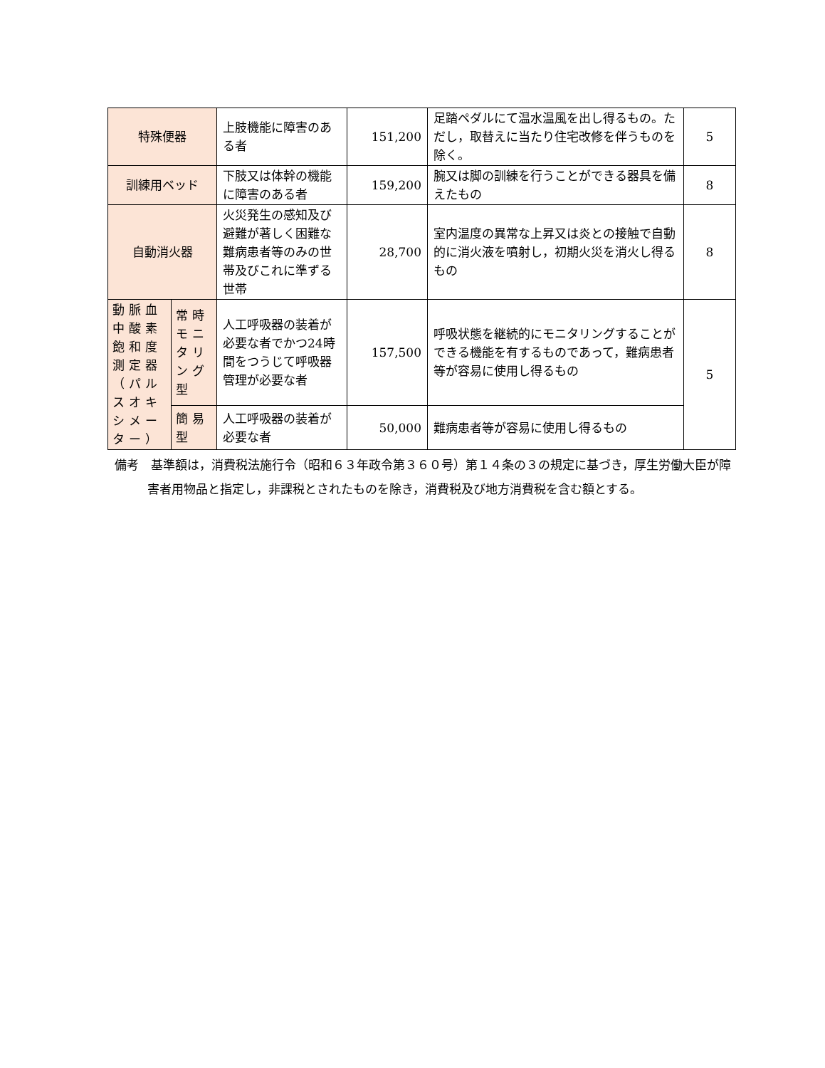| 特殊便器 | | 上肢機能に障害のある者 | 151,200 | 足踏ペダルにて温水温風を出し得るもの。ただし，取替えに当たり住宅改修を伴うものを除く。 | 5 |
| 訓練用ベッド | | 下肢又は体幹の機能に障害のある者 | 159,200 | 腕又は脚の訓練を行うことができる器具を備えたもの | 8 |
| 自動消火器 | | 火災発生の感知及び避難が著しく困難な難病患者等のみの世帯及びこれに準ずる世帯 | 28,700 | 室内温度の異常な上昇又は炎との接触で自動的に消火液を噴射し，初期火災を消火し得るもの | 8 |
| 動脈血中酸素飽和度測定器（パルスオキシメーター） | 常時モニタリング型 | 人工呼吸器の装着が必要な者でかつ24時間をつうじて呼吸器管理が必要な者 | 157,500 | 呼吸状態を継続的にモニタリングすることができる機能を有するものであって，難病患者等が容易に使用し得るもの | 5 |
| | 簡易型 | 人工呼吸器の装着が必要な者 | 50,000 | 難病患者等が容易に使用し得るもの | |
備考　基準額は，消費税法施行令（昭和６３年政令第３６０号）第１４条の３の規定に基づき，厚生労働大臣が障害者用物品と指定し，非課税とされたものを除き，消費税及び地方消費税を含む額とする。